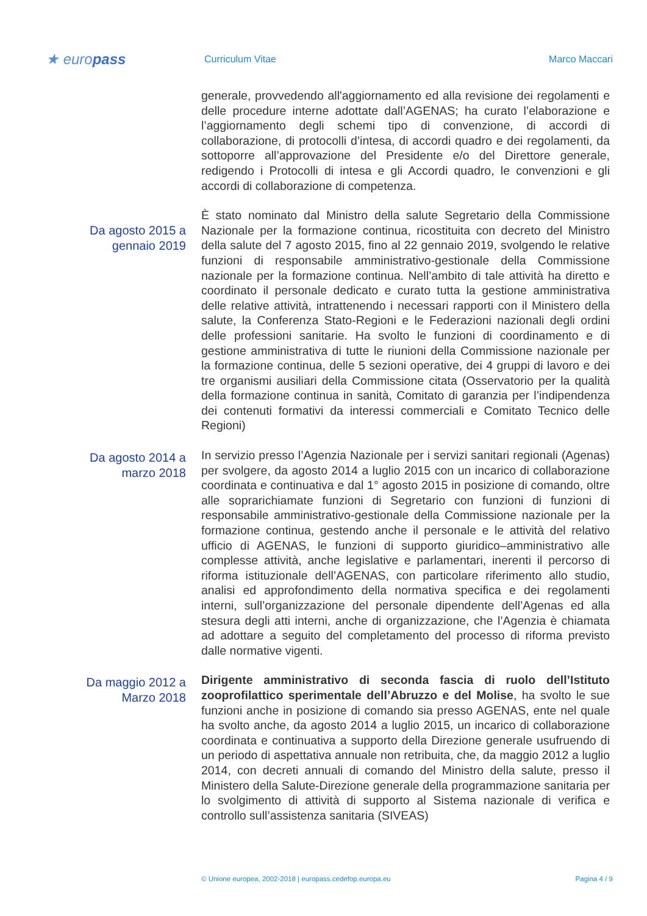★ europass
Curriculum Vitae Marco Maccari
generale, provvedendo all'aggiornamento ed alla revisione dei regolamenti e delle procedure interne adottate dall’AGENAS; ha curato l’elaborazione e l’aggiornamento degli schemi tipo di convenzione, di accordi di collaborazione, di protocolli d’intesa, di accordi quadro e dei regolamenti, da sottoporre all’approvazione del Presidente e/o del Direttore generale, redigendo i Protocolli di intesa e gli Accordi quadro, le convenzioni e gli accordi di collaborazione di competenza.
Da agosto 2015 a
gennaio 2019
È stato nominato dal Ministro della salute Segretario della Commissione Nazionale per la formazione continua, ricostituita con decreto del Ministro della salute del 7 agosto 2015, fino al 22 gennaio 2019, svolgendo le relative funzioni di responsabile amministrativo-gestionale della Commissione nazionale per la formazione continua. Nell’ambito di tale attività ha diretto e coordinato il personale dedicato e curato tutta la gestione amministrativa delle relative attività, intrattenendo i necessari rapporti con il Ministero della salute, la Conferenza Stato-Regioni e le Federazioni nazionali degli ordini delle professioni sanitarie. Ha svolto le funzioni di coordinamento e di gestione amministrativa di tutte le riunioni della Commissione nazionale per la formazione continua, delle 5 sezioni operative, dei 4 gruppi di lavoro e dei tre organismi ausiliari della Commissione citata (Osservatorio per la qualità della formazione continua in sanità, Comitato di garanzia per l’indipendenza dei contenuti formativi da interessi commerciali e Comitato Tecnico delle Regioni)
Da agosto 2014 a
marzo 2018
In servizio presso l’Agenzia Nazionale per i servizi sanitari regionali (Agenas) per svolgere, da agosto 2014 a luglio 2015 con un incarico di collaborazione coordinata e continuativa e dal 1° agosto 2015 in posizione di comando, oltre alle soprarichiamate funzioni di Segretario con funzioni di funzioni di responsabile amministrativo-gestionale della Commissione nazionale per la formazione continua, gestendo anche il personale e le attività del relativo ufficio di AGENAS, le funzioni di supporto giuridico–amministrativo alle complesse attività, anche legislative e parlamentari, inerenti il percorso di riforma istituzionale dell’AGENAS, con particolare riferimento allo studio, analisi ed approfondimento della normativa specifica e dei regolamenti interni, sull’organizzazione del personale dipendente dell’Agenas ed alla stesura degli atti interni, anche di organizzazione, che l’Agenzia è chiamata ad adottare a seguito del completamento del processo di riforma previsto dalle normative vigenti.
Da maggio 2012 a
Marzo 2018
Dirigente amministrativo di seconda fascia di ruolo dell’Istituto zooprofilattico sperimentale dell’Abruzzo e del Molise, ha svolto le sue funzioni anche in posizione di comando sia presso AGENAS, ente nel quale ha svolto anche, da agosto 2014 a luglio 2015, un incarico di collaborazione coordinata e continuativa a supporto della Direzione generale usufruendo di un periodo di aspettativa annuale non retribuita, che, da maggio 2012 a luglio 2014, con decreti annuali di comando del Ministro della salute, presso il Ministero della Salute-Direzione generale della programmazione sanitaria per lo svolgimento di attività di supporto al Sistema nazionale di verifica e controllo sull’assistenza sanitaria (SIVEAS)
© Unione europea, 2002-2018 | europass.cedefop.europa.eu Pagina 4 / 9